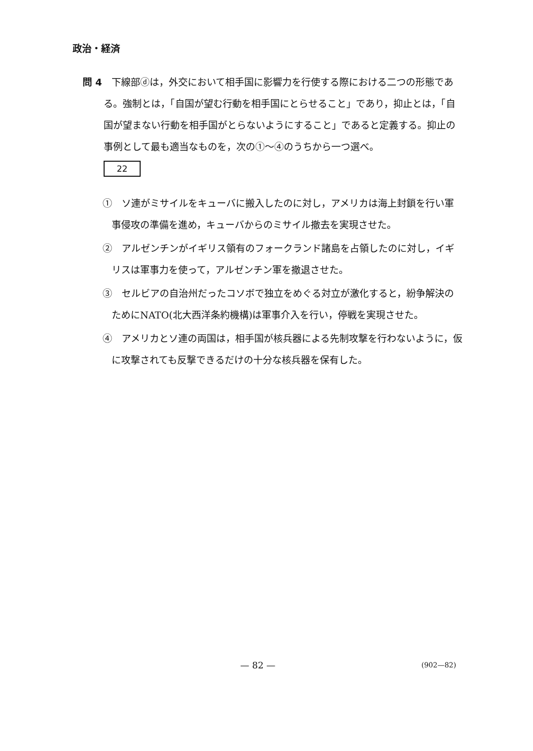政治・経済
問 4　下線部ⓓは，外交において相手国に影響力を行使する際における二つの形態である。強制とは，「自国が望む行動を相手国にとらせること」であり，抑止とは，「自国が望まない行動を相手国がとらないようにすること」であると定義する。抑止の事例として最も適当なものを，次の①～④のうちから一つ選べ。
22
①　ソ連がミサイルをキューバに搬入したのに対し，アメリカは海上封鎖を行い軍事侵攻の準備を進め，キューバからのミサイル撤去を実現させた。
②　アルゼンチンがイギリス領有のフォークランド諸島を占領したのに対し，イギリスは軍事力を使って，アルゼンチン軍を撤退させた。
③　セルビアの自治州だったコソボで独立をめぐる対立が激化すると，紛争解決のためにNATO(北大西洋条約機構)は軍事介入を行い，停戦を実現させた。
④　アメリカとソ連の両国は，相手国が核兵器による先制攻撃を行わないように，仮に攻撃されても反撃できるだけの十分な核兵器を保有した。
— 82 — (902—82)